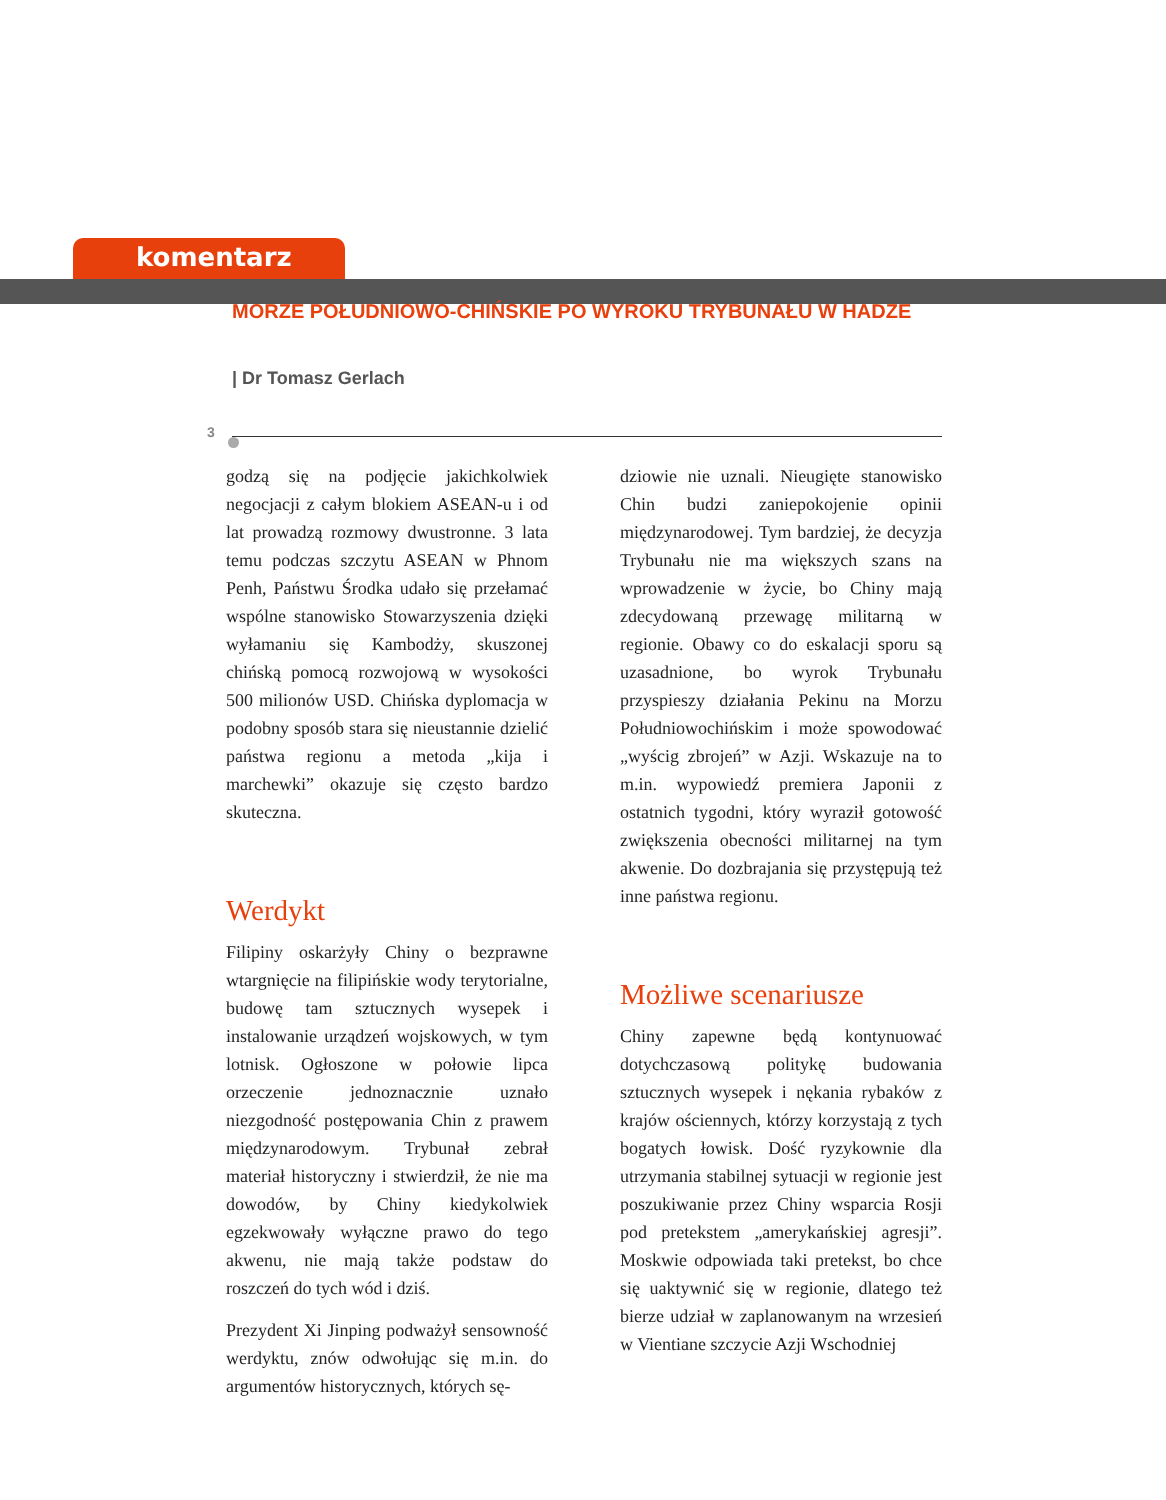komentarz
MORZE POŁUDNIOWO-CHIŃSKIE PO WYROKU TRYBUNAŁU W HADZE
| Dr Tomasz Gerlach
3
godzą się na podjęcie jakichkolwiek negocjacji z całym blokiem ASEAN-u i od lat prowadzą rozmowy dwustronne. 3 lata temu podczas szczytu ASEAN w Phnom Penh, Państwu Środka udało się przełamać wspólne stanowisko Stowarzyszenia dzięki wyłamaniu się Kambodży, skuszonej chińską pomocą rozwojową w wysokości 500 milionów USD. Chińska dyplomacja w podobny sposób stara się nieustannie dzielić państwa regionu a metoda „kija i marchewki” okazuje się często bardzo skuteczna.
Werdykt
Filipiny oskarżyły Chiny o bezprawne wtargnięcie na filipińskie wody terytorialne, budowę tam sztucznych wysepek i instalowanie urządzeń wojskowych, w tym lotnisk. Ogłoszone w połowie lipca orzeczenie jednoznacznie uznało niezgodność postępowania Chin z prawem międzynarodowym. Trybunał zebrał materiał historyczny i stwierdził, że nie ma dowodów, by Chiny kiedykolwiek egzekwowały wyłączne prawo do tego akwenu, nie mają także podstaw do roszczeń do tych wód i dziś.
Prezydent Xi Jinping podważył sensowność werdyktu, znów odwołując się m.in. do argumentów historycznych, których sę-
dziowie nie uznali. Nieugięte stanowisko Chin budzi zaniepokojenie opinii międzynarodowej. Tym bardziej, że decyzja Trybunału nie ma większych szans na wprowadzenie w życie, bo Chiny mają zdecydowaną przewagę militarną w regionie. Obawy co do eskalacji sporu są uzasadnione, bo wyrok Trybunału przyspieszy działania Pekinu na Morzu Południowochińskim i może spowodować „wyścig zbrojeń” w Azji. Wskazuje na to m.in. wypowiedź premiera Japonii z ostatnich tygodni, który wyraził gotowość zwiększenia obecności militarnej na tym akwenie. Do dozbrajania się przystępują też inne państwa regionu.
Możliwe scenariusze
Chiny zapewne będą kontynuować dotychczasową politykę budowania sztucznych wysepek i nękania rybaków z krajów ościennych, którzy korzystają z tych bogatych łowisk. Dość ryzykownie dla utrzymania stabilnej sytuacji w regionie jest poszukiwanie przez Chiny wsparcia Rosji pod pretekstem „amerykańskiej agresji”. Moskwie odpowiada taki pretekst, bo chce się uaktywnić się w regionie, dlatego też bierze udział w zaplanowanym na wrzesień w Vientiane szczycie Azji Wschodniej